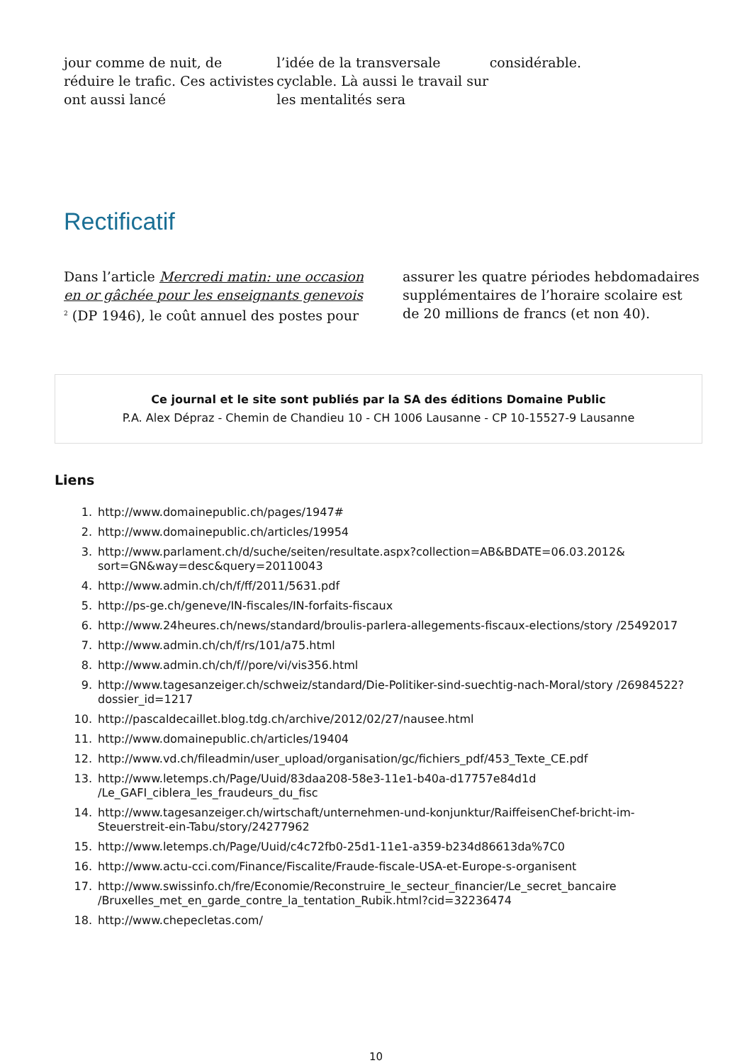jour comme de nuit, de réduire le trafic. Ces activistes ont aussi lancé
l’idée de la transversale cyclable. Là aussi le travail sur les mentalités sera
considérable.
Rectificatif
Dans l’article Mercredi matin: une occasion en or gâchée pour les enseignants genevois <sup>2</sup> (DP 1946), le coût annuel des postes pour
assurer les quatre périodes hebdomadaires supplémentaires de l’horaire scolaire est de 20 millions de francs (et non 40).
Ce journal et le site sont publiés par la SA des éditions Domaine Public
P.A. Alex Dépraz - Chemin de Chandieu 10 - CH 1006 Lausanne - CP 10-15527-9 Lausanne
Liens
1. http://www.domainepublic.ch/pages/1947#
2. http://www.domainepublic.ch/articles/19954
3. http://www.parlament.ch/d/suche/seiten/resultate.aspx?collection=AB&BDATE=06.03.2012& sort=GN&way=desc&query=20110043
4. http://www.admin.ch/ch/f/ff/2011/5631.pdf
5. http://ps-ge.ch/geneve/IN-fiscales/IN-forfaits-fiscaux
6. http://www.24heures.ch/news/standard/broulis-parlera-allegements-fiscaux-elections/story /25492017
7. http://www.admin.ch/ch/f/rs/101/a75.html
8. http://www.admin.ch/ch/f//pore/vi/vis356.html
9. http://www.tagesanzeiger.ch/schweiz/standard/Die-Politiker-sind-suechtig-nach-Moral/story /26984522?dossier_id=1217
10. http://pascaldecaillet.blog.tdg.ch/archive/2012/02/27/nausee.html
11. http://www.domainepublic.ch/articles/19404
12. http://www.vd.ch/fileadmin/user_upload/organisation/gc/fichiers_pdf/453_Texte_CE.pdf
13. http://www.letemps.ch/Page/Uuid/83daa208-58e3-11e1-b40a-d17757e84d1d /Le_GAFI_ciblera_les_fraudeurs_du_fisc
14. http://www.tagesanzeiger.ch/wirtschaft/unternehmen-und-konjunktur/RaiffeisenChef-bricht-im-Steuerstreit-ein-Tabu/story/24277962
15. http://www.letemps.ch/Page/Uuid/c4c72fb0-25d1-11e1-a359-b234d86613da%7C0
16. http://www.actu-cci.com/Finance/Fiscalite/Fraude-fiscale-USA-et-Europe-s-organisent
17. http://www.swissinfo.ch/fre/Economie/Reconstruire_le_secteur_financier/Le_secret_bancaire /Bruxelles_met_en_garde_contre_la_tentation_Rubik.html?cid=32236474
18. http://www.chepecletas.com/
10